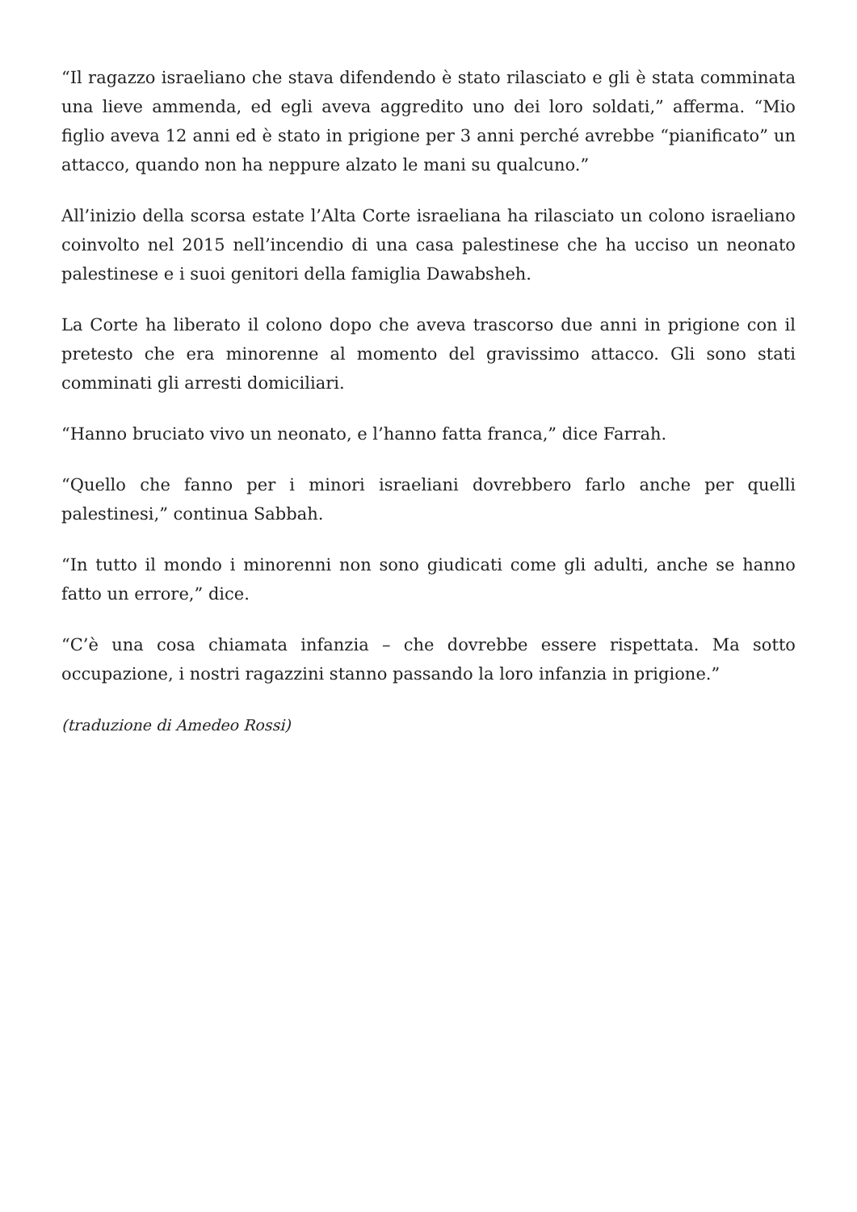“Il ragazzo israeliano che stava difendendo è stato rilasciato e gli è stata comminata una lieve ammenda, ed egli aveva aggredito uno dei loro soldati,” afferma. “Mio figlio aveva 12 anni ed è stato in prigione per 3 anni perché avrebbe “pianificato” un attacco, quando non ha neppure alzato le mani su qualcuno.”
All’inizio della scorsa estate l’Alta Corte israeliana ha rilasciato un colono israeliano coinvolto nel 2015 nell’incendio di una casa palestinese che ha ucciso un neonato palestinese e i suoi genitori della famiglia Dawabsheh.
La Corte ha liberato il colono dopo che aveva trascorso due anni in prigione con il pretesto che era minorenne al momento del gravissimo attacco. Gli sono stati comminati gli arresti domiciliari.
“Hanno bruciato vivo un neonato, e l’hanno fatta franca,” dice Farrah.
“Quello che fanno per i minori israeliani dovrebbero farlo anche per quelli palestinesi,” continua Sabbah.
“In tutto il mondo i minorenni non sono giudicati come gli adulti, anche se hanno fatto un errore,” dice.
“C’è una cosa chiamata infanzia – che dovrebbe essere rispettata. Ma sotto occupazione, i nostri ragazzini stanno passando la loro infanzia in prigione.”
(traduzione di Amedeo Rossi)